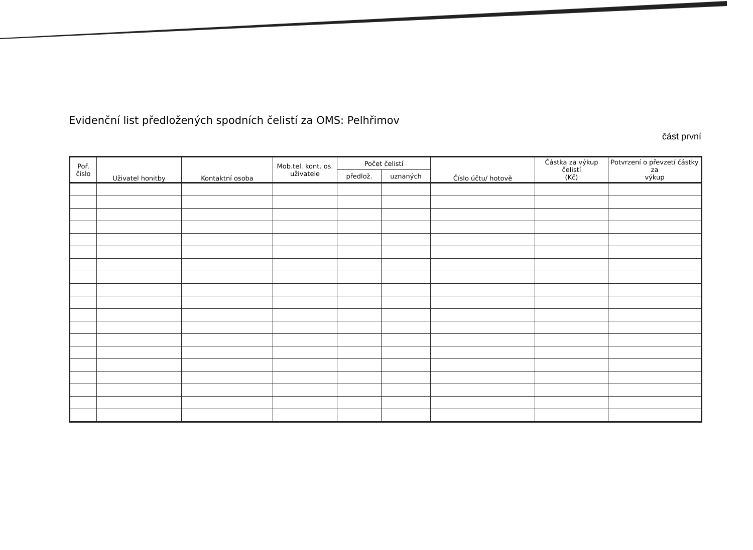Evidenční list předložených spodních čelistí za OMS: Pelhřimov
část první
| Poř. číslo | Uživatel honitby | Kontaktní osoba | Mob.tel. kont. os. uživatele | Počet čelistí | | Číslo účtu/ hotově | Částka za výkup čelistí (Kč) | Potvrzení o převzetí částky za výkup |
| --- | --- | --- | --- | --- | --- | --- | --- | --- |
| | | | | předlož. | uznaných | | | |